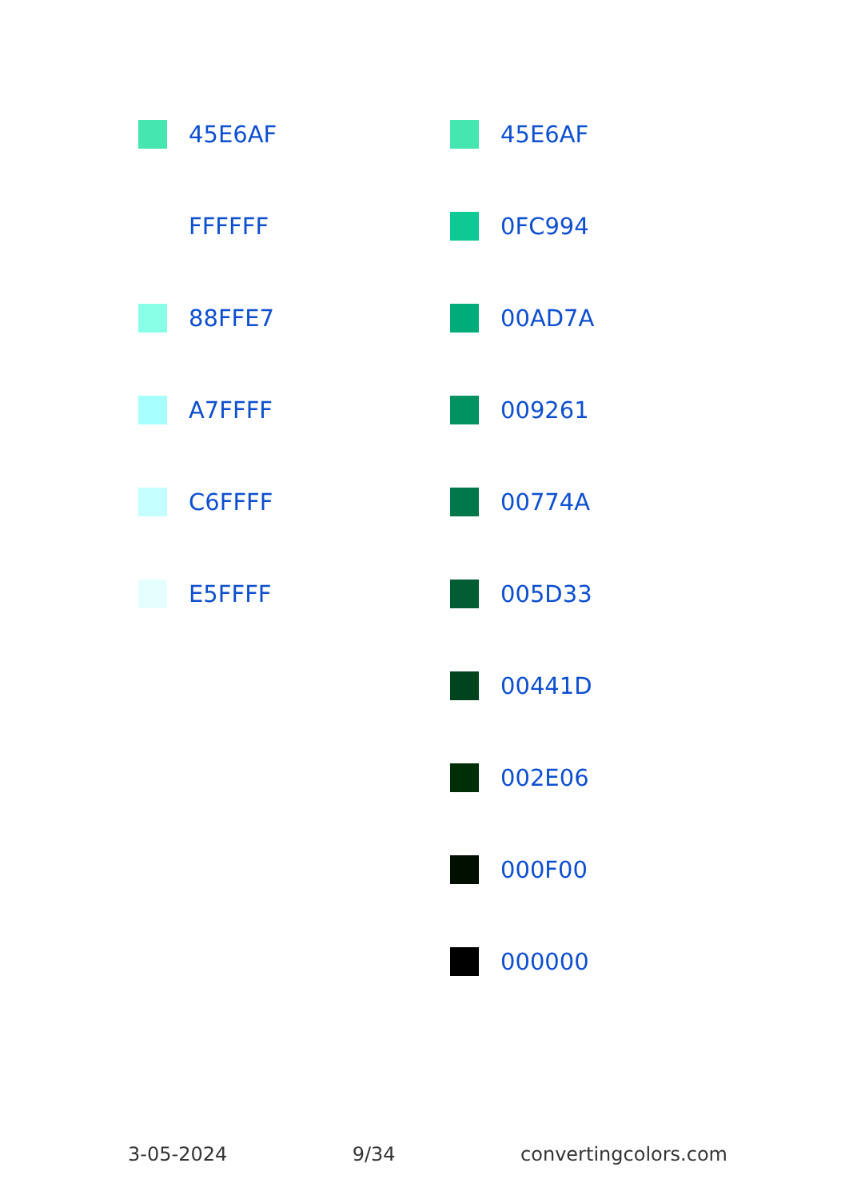45E6AF
FFFFFF
88FFE7
A7FFFF
C6FFFF
E5FFFF
45E6AF
0FC994
00AD7A
009261
00774A
005D33
00441D
002E06
000F00
000000
3-05-2024 9/34 convertingcolors.com